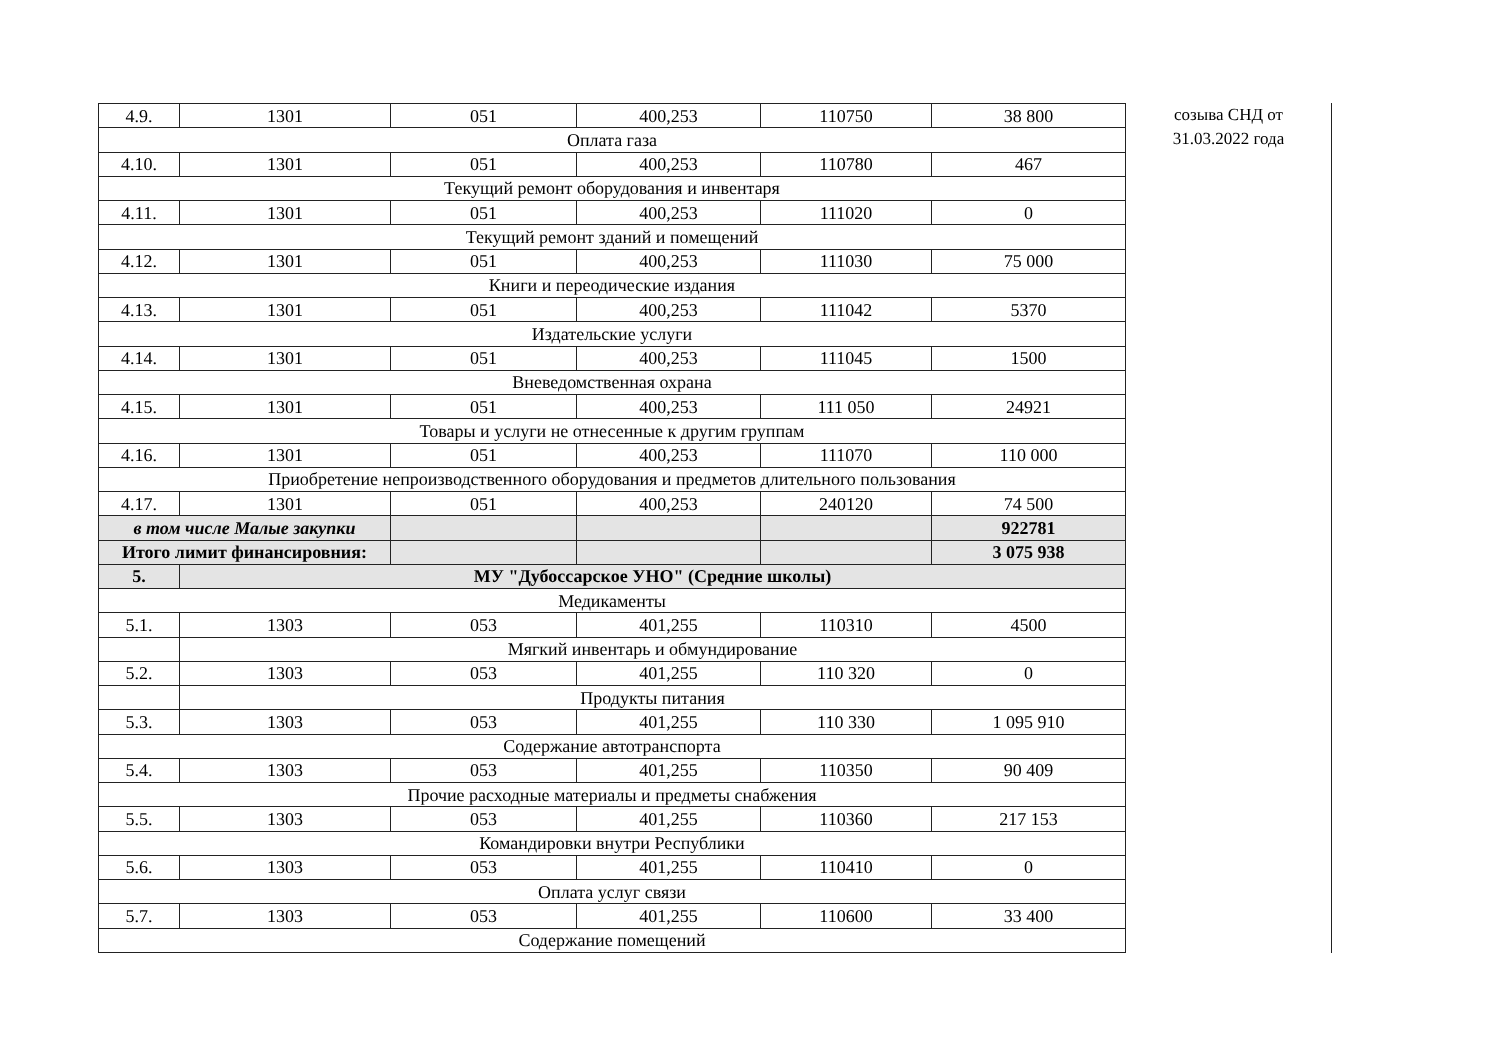| 4.9. | 1301 | 051 | 400,253 | 110750 | 38 800 |
| Оплата газа | | | | | |
| 4.10. | 1301 | 051 | 400,253 | 110780 | 467 |
| Текущий ремонт оборудования и инвентаря | | | | | |
| 4.11. | 1301 | 051 | 400,253 | 111020 | 0 |
| Текущий ремонт зданий и помещений | | | | | |
| 4.12. | 1301 | 051 | 400,253 | 111030 | 75 000 |
| Книги и переодические издания | | | | | |
| 4.13. | 1301 | 051 | 400,253 | 111042 | 5370 |
| Издательские услуги | | | | | |
| 4.14. | 1301 | 051 | 400,253 | 111045 | 1500 |
| Вневедомственная охрана | | | | | |
| 4.15. | 1301 | 051 | 400,253 | 111 050 | 24921 |
| Товары и услуги не отнесенные к другим группам | | | | | |
| 4.16. | 1301 | 051 | 400,253 | 111070 | 110 000 |
| Приобретение непроизводственного оборудования и предметов длительного пользования | | | | | |
| 4.17. | 1301 | 051 | 400,253 | 240120 | 74 500 |
| в том числе Малые закупки | | | | | 922781 |
| Итого лимит финансировния: | | | | | 3 075 938 |
| 5. | МУ "Дубоссарское УНО" (Средние школы) | | | | |
| Медикаменты | | | | | |
| 5.1. | 1303 | 053 | 401,255 | 110310 | 4500 |
| | Мягкий инвентарь и обмундирование | | | | |
| 5.2. | 1303 | 053 | 401,255 | 110 320 | 0 |
| | Продукты питания | | | | |
| 5.3. | 1303 | 053 | 401,255 | 110 330 | 1 095 910 |
| Содержание автотранспорта | | | | | |
| 5.4. | 1303 | 053 | 401,255 | 110350 | 90 409 |
| Прочие расходные материалы и предметы снабжения | | | | | |
| 5.5. | 1303 | 053 | 401,255 | 110360 | 217 153 |
| Командировки внутри Республики | | | | | |
| 5.6. | 1303 | 053 | 401,255 | 110410 | 0 |
| Оплата услуг связи | | | | | |
| 5.7. | 1303 | 053 | 401,255 | 110600 | 33 400 |
| Содержание помещений | | | | | |
созыва СНД от
31.03.2022 года